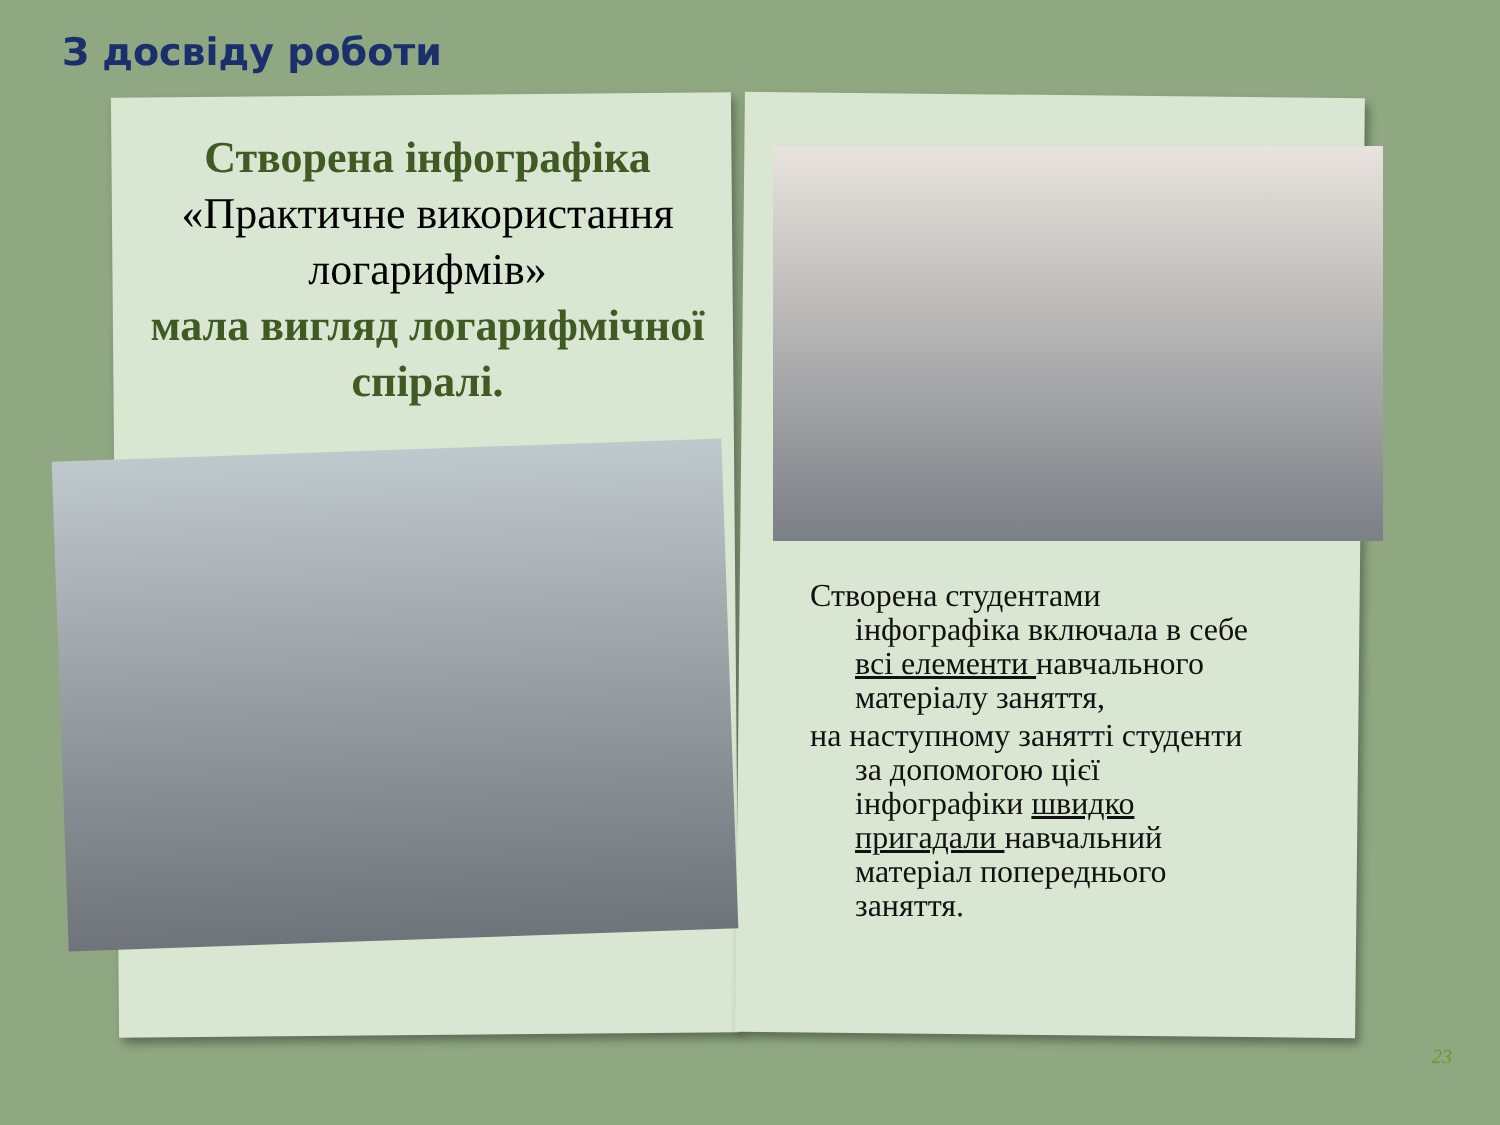З досвіду роботи
Створена інфографіка
«Практичне використання логарифмів»
мала вигляд логарифмічної спіралі.
Створена студентами
інфографіка включала в себе
всі елементи навчального
матеріалу заняття,
на наступному занятті студенти
за допомогою цієї
інфографіки швидко
пригадали навчальний
матеріал попереднього
заняття.
23